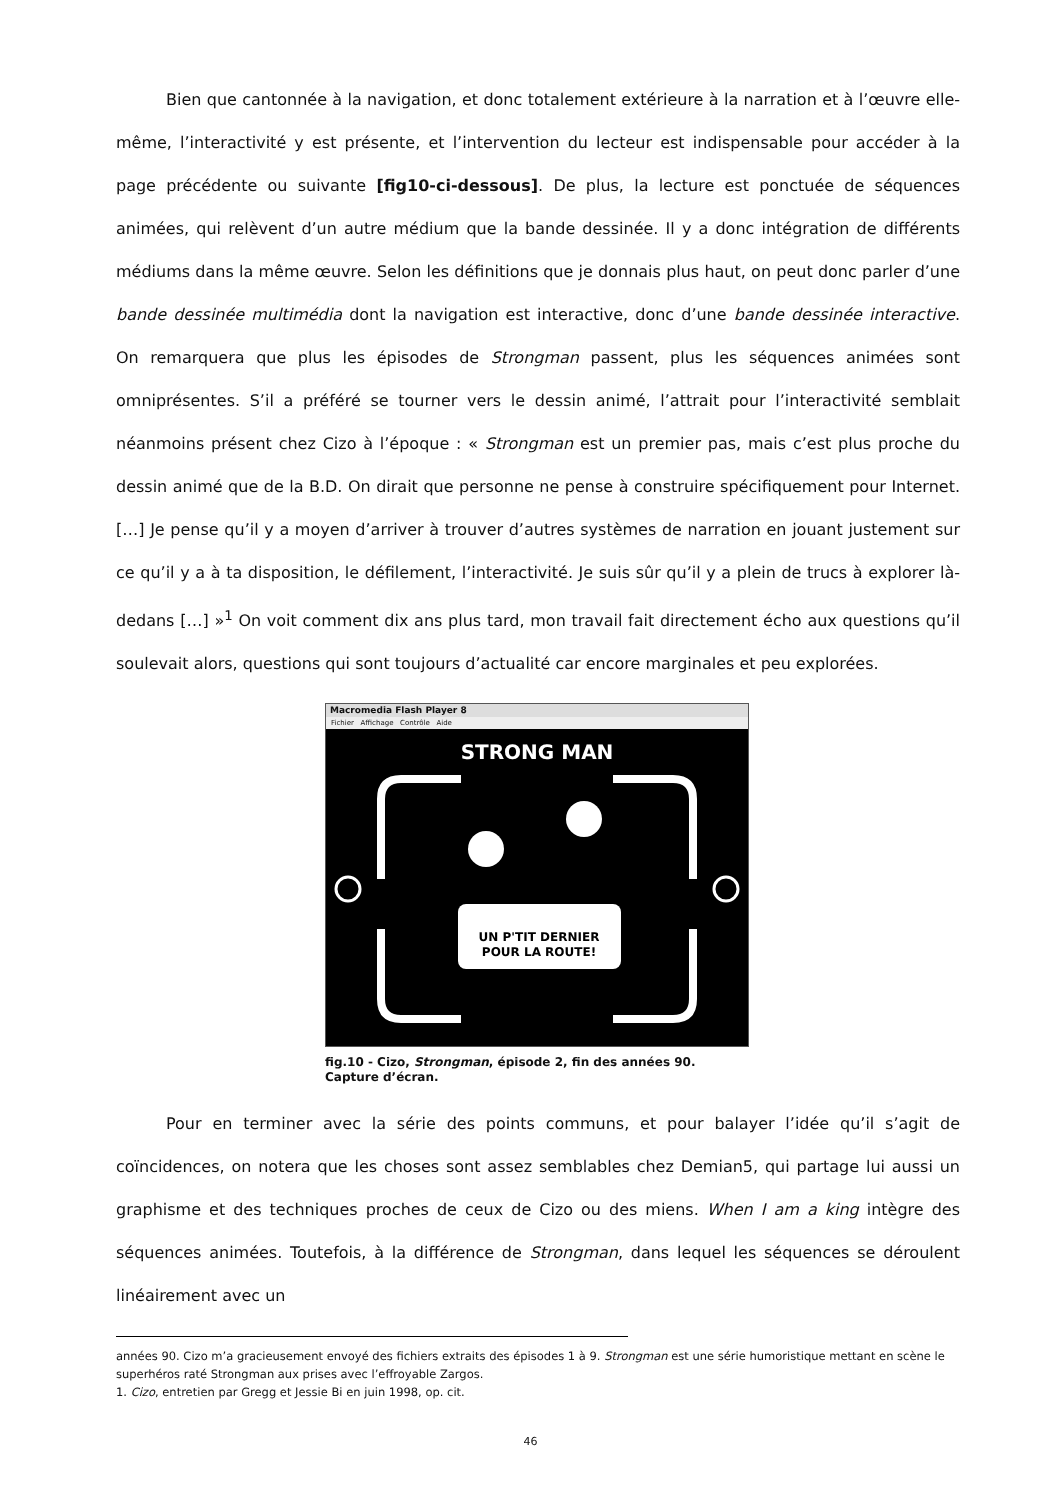Bien que cantonnée à la navigation, et donc totalement extérieure à la narration et à l’œuvre elle-même, l’interactivité y est présente, et l’intervention du lecteur est indispensable pour accéder à la page précédente ou suivante [fig10-ci-dessous]. De plus, la lecture est ponctuée de séquences animées, qui relèvent d’un autre médium que la bande dessinée. Il y a donc intégration de différents médiums dans la même œuvre. Selon les définitions que je donnais plus haut, on peut donc parler d’une bande dessinée multimédia dont la navigation est interactive, donc d’une bande dessinée interactive. On remarquera que plus les épisodes de Strongman passent, plus les séquences animées sont omniprésentes. S’il a préféré se tourner vers le dessin animé, l’attrait pour l’interactivité semblait néanmoins présent chez Cizo à l’époque : « Strongman est un premier pas, mais c’est plus proche du dessin animé que de la B.D. On dirait que personne ne pense à construire spécifiquement pour Internet. […] Je pense qu’il y a moyen d’arriver à trouver d’autres systèmes de narration en jouant justement sur ce qu’il y a à ta disposition, le défilement, l’interactivité. Je suis sûr qu’il y a plein de trucs à explorer là-dedans […] »<sup>1</sup> On voit comment dix ans plus tard, mon travail fait directement écho aux questions qu’il soulevait alors, questions qui sont toujours d’actualité car encore marginales et peu explorées.
Macromedia Flash Player 8
Fichier Affichage Contrôle Aide
STRONG MAN
UN P'TIT DERNIER
POUR LA ROUTE!
fig.10 - Cizo, Strongman, épisode 2, fin des années 90.
Capture d’écran.
Pour en terminer avec la série des points communs, et pour balayer l’idée qu’il s’agit de coïncidences, on notera que les choses sont assez semblables chez Demian5, qui partage lui aussi un graphisme et des techniques proches de ceux de Cizo ou des miens. When I am a king intègre des séquences animées. Toutefois, à la différence de Strongman, dans lequel les séquences se déroulent linéairement avec un
années 90. Cizo m’a gracieusement envoyé des fichiers extraits des épisodes 1 à 9. Strongman est une série humoristique mettant en scène le superhéros raté Strongman aux prises avec l’effroyable Zargos.
1. Cizo, entretien par Gregg et Jessie Bi en juin 1998, op. cit.
46